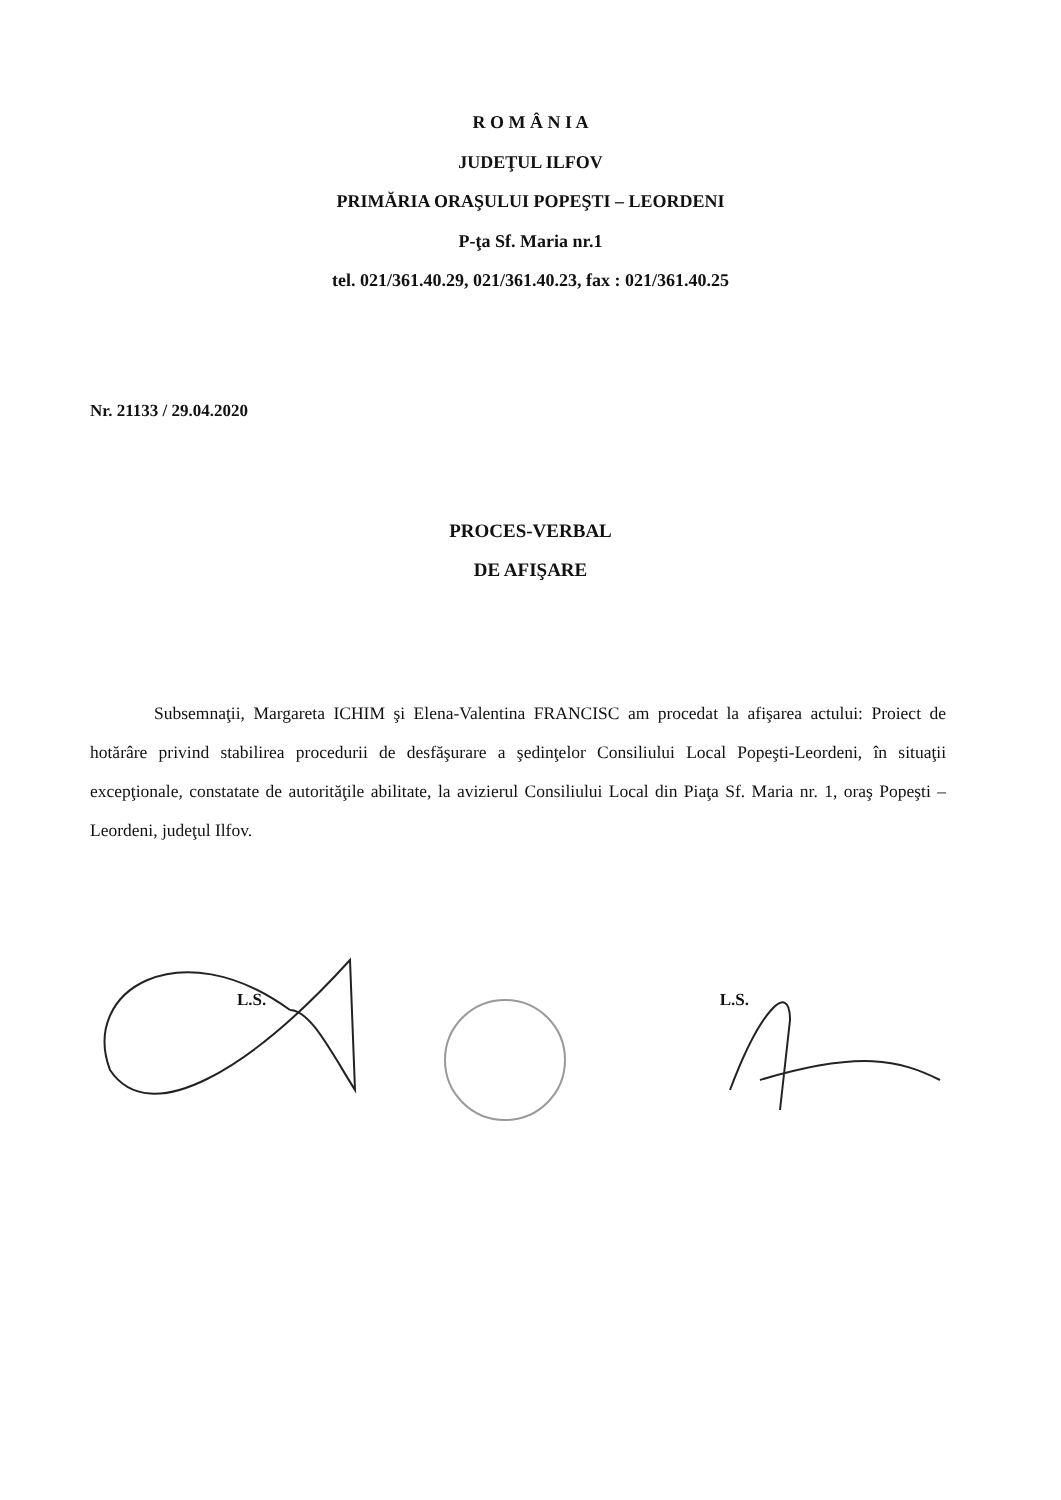R O M Â N I A
JUDEŢUL ILFOV
PRIMĂRIA ORAŞULUI POPEŞTI – LEORDENI
P-ţa Sf. Maria nr.1
tel. 021/361.40.29, 021/361.40.23, fax : 021/361.40.25
Nr. 21133 / 29.04.2020
PROCES-VERBAL
DE AFIŞARE
Subsemnaţii, Margareta ICHIM şi Elena-Valentina FRANCISC am procedat la afişarea actului: Proiect de hotărâre privind stabilirea procedurii de desfăşurare a şedinţelor Consiliului Local Popeşti-Leordeni, în situaţii excepţionale, constatate de autorităţile abilitate, la avizierul Consiliului Local din Piaţa Sf. Maria nr. 1, oraş Popeşti – Leordeni, judeţul Ilfov.
L.S. L.S.